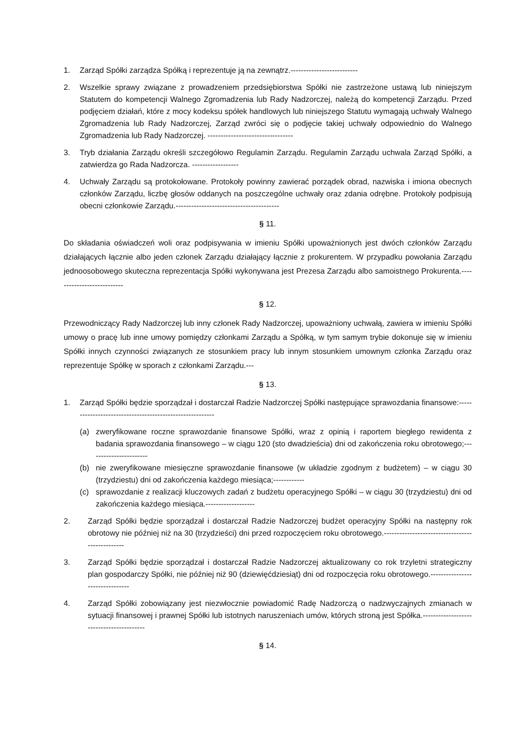1. Zarząd Spółki zarządza Spółką i reprezentuje ją na zewnątrz.--------------------------
2. Wszelkie sprawy związane z prowadzeniem przedsiębiorstwa Spółki nie zastrzeżone ustawą lub niniejszym Statutem do kompetencji Walnego Zgromadzenia lub Rady Nadzorczej, należą do kompetencji Zarządu. Przed podjęciem działań, które z mocy kodeksu spółek handlowych lub niniejszego Statutu wymagają uchwały Walnego Zgromadzenia lub Rady Nadzorczej, Zarząd zwróci się o podjęcie takiej uchwały odpowiednio do Walnego Zgromadzenia lub Rady Nadzorczej. ---------------------------------
3. Tryb działania Zarządu określi szczegółowo Regulamin Zarządu. Regulamin Zarządu uchwala Zarząd Spółki, a zatwierdza go Rada Nadzorcza. ------------------
4. Uchwały Zarządu są protokołowane. Protokoły powinny zawierać porządek obrad, nazwiska i imiona obecnych członków Zarządu, liczbę głosów oddanych na poszczególne uchwały oraz zdania odrębne. Protokoły podpisują obecni członkowie Zarządu.----------------------------------------
§ 11.
Do składania oświadczeń woli oraz podpisywania w imieniu Spółki upoważnionych jest dwóch członków Zarządu działających łącznie albo jeden członek Zarządu działający łącznie z prokurentem. W przypadku powołania Zarządu jednoosobowego skuteczna reprezentacja Spółki wykonywana jest Prezesa Zarządu albo samoistnego Prokurenta.---------------------------
§ 12.
Przewodniczący Rady Nadzorczej lub inny członek Rady Nadzorczej, upoważniony uchwałą, zawiera w imieniu Spółki umowy o pracę lub inne umowy pomiędzy członkami Zarządu a Spółką, w tym samym trybie dokonuje się w imieniu Spółki innych czynności związanych ze stosunkiem pracy lub innym stosunkiem umownym członka Zarządu oraz reprezentuje Spółkę w sporach z członkami Zarządu.---
§ 13.
1. Zarząd Spółki będzie sporządzał i dostarczał Radzie Nadzorczej Spółki następujące sprawozdania finansowe:---------------------------------------------------------
(a) zweryfikowane roczne sprawozdanie finansowe Spółki, wraz z opinią i raportem biegłego rewidenta z badania sprawozdania finansowego – w ciągu 120 (sto dwadzieścia) dni od zakończenia roku obrotowego;-----------------------
(b) nie zweryfikowane miesięczne sprawozdanie finansowe (w układzie zgodnym z budżetem) – w ciągu 30 (trzydziestu) dni od zakończenia każdego miesiąca;------------
(c) sprawozdanie z realizacji kluczowych zadań z budżetu operacyjnego Spółki – w ciągu 30 (trzydziestu) dni od zakończenia każdego miesiąca.-------------------
2. Zarząd Spółki będzie sporządzał i dostarczał Radzie Nadzorczej budżet operacyjny Spółki na następny rok obrotowy nie później niż na 30 (trzydzieści) dni przed rozpoczęciem roku obrotowego.------------------------------------------------
3. Zarząd Spółki będzie sporządzał i dostarczał Radzie Nadzorczej aktualizowany co rok trzyletni strategiczny plan gospodarczy Spółki, nie później niż 90 (dziewięćdziesiąt) dni od rozpoczęcia roku obrotowego.--------------------------------
4. Zarząd Spółki zobowiązany jest niezwłocznie powiadomić Radę Nadzorczą o nadzwyczajnych zmianach w sytuacji finansowej i prawnej Spółki lub istotnych naruszeniach umów, których stroną jest Spółka.-----------------------------------------
§ 14.